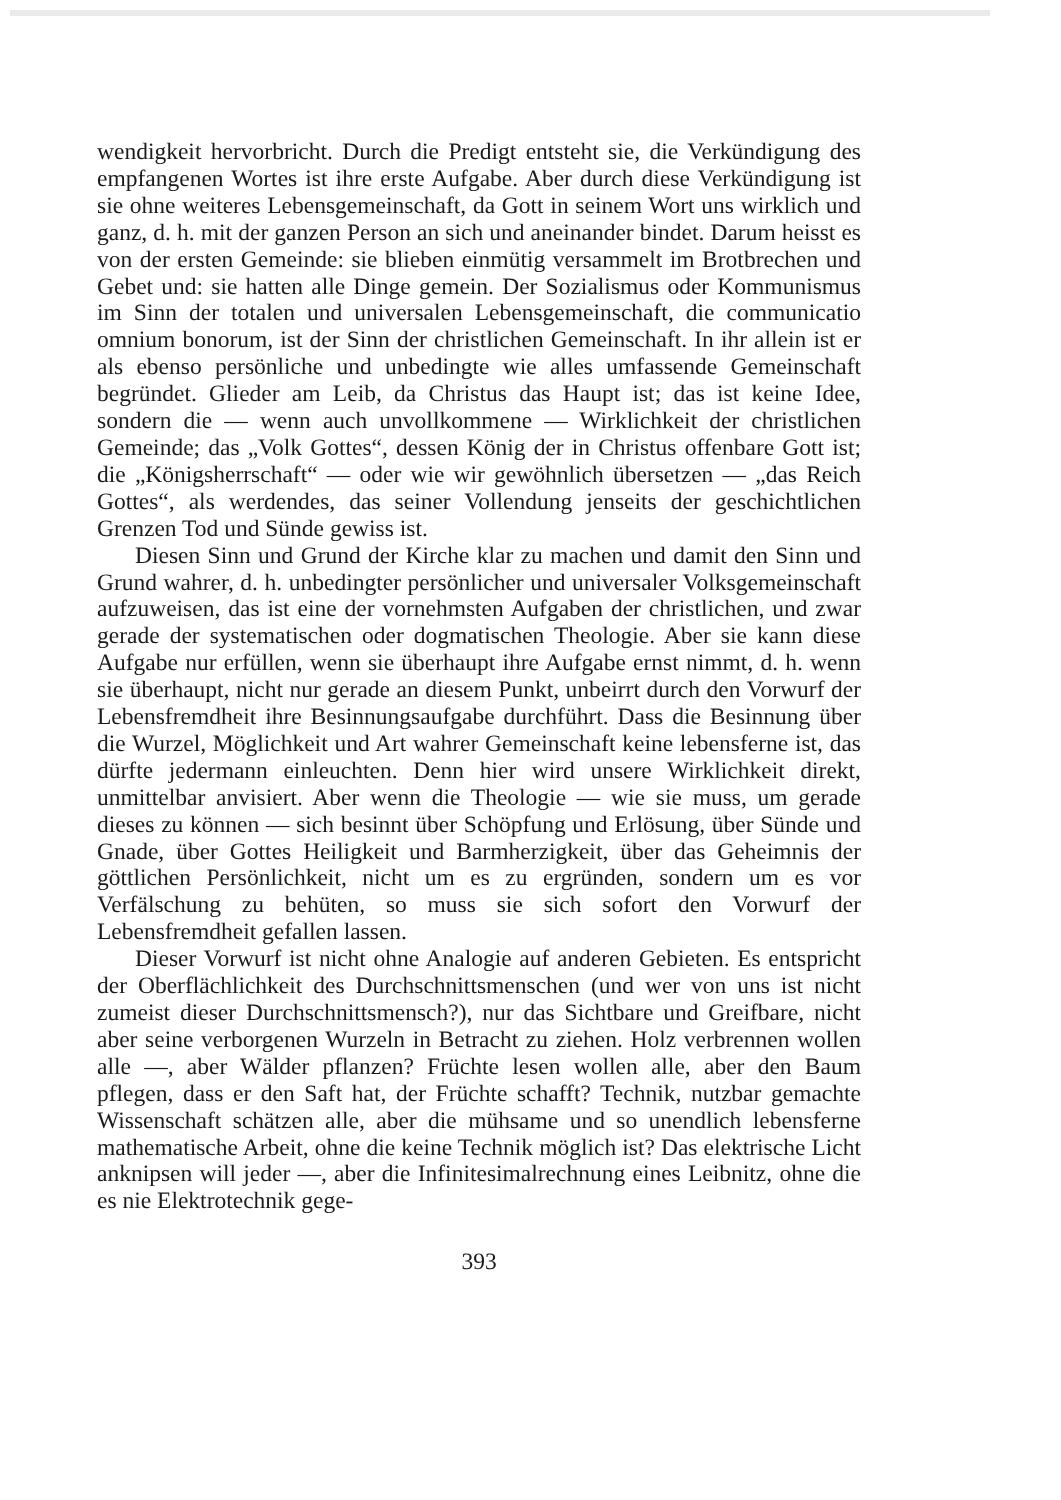wendigkeit hervorbricht. Durch die Predigt entsteht sie, die Verkündigung des empfangenen Wortes ist ihre erste Aufgabe. Aber durch diese Verkündigung ist sie ohne weiteres Lebensgemeinschaft, da Gott in seinem Wort uns wirklich und ganz, d. h. mit der ganzen Person an sich und aneinander bindet. Darum heisst es von der ersten Gemeinde: sie blieben einmütig versammelt im Brotbrechen und Gebet und: sie hatten alle Dinge gemein. Der Sozialismus oder Kommunismus im Sinn der totalen und universalen Lebensgemeinschaft, die communicatio omnium bonorum, ist der Sinn der christlichen Gemeinschaft. In ihr allein ist er als ebenso persönliche und unbedingte wie alles umfassende Gemeinschaft begründet. Glieder am Leib, da Christus das Haupt ist; das ist keine Idee, sondern die — wenn auch unvollkommene — Wirklichkeit der christlichen Gemeinde; das „Volk Gottes“, dessen König der in Christus offenbare Gott ist; die „Königsherrschaft“ — oder wie wir gewöhnlich übersetzen — „das Reich Gottes“, als werdendes, das seiner Vollendung jenseits der geschichtlichen Grenzen Tod und Sünde gewiss ist.
Diesen Sinn und Grund der Kirche klar zu machen und damit den Sinn und Grund wahrer, d. h. unbedingter persönlicher und universaler Volksgemeinschaft aufzuweisen, das ist eine der vornehmsten Aufgaben der christlichen, und zwar gerade der systematischen oder dogmatischen Theologie. Aber sie kann diese Aufgabe nur erfüllen, wenn sie überhaupt ihre Aufgabe ernst nimmt, d. h. wenn sie überhaupt, nicht nur gerade an diesem Punkt, unbeirrt durch den Vorwurf der Lebensfremdheit ihre Besinnungsaufgabe durchführt. Dass die Besinnung über die Wurzel, Möglichkeit und Art wahrer Gemeinschaft keine lebensferne ist, das dürfte jedermann einleuchten. Denn hier wird unsere Wirklichkeit direkt, unmittelbar anvisiert. Aber wenn die Theologie — wie sie muss, um gerade dieses zu können — sich besinnt über Schöpfung und Erlösung, über Sünde und Gnade, über Gottes Heiligkeit und Barmherzigkeit, über das Geheimnis der göttlichen Persönlichkeit, nicht um es zu ergründen, sondern um es vor Verfälschung zu behüten, so muss sie sich sofort den Vorwurf der Lebensfremdheit gefallen lassen.
Dieser Vorwurf ist nicht ohne Analogie auf anderen Gebieten. Es entspricht der Oberflächlichkeit des Durchschnittsmenschen (und wer von uns ist nicht zumeist dieser Durchschnittsmensch?), nur das Sichtbare und Greifbare, nicht aber seine verborgenen Wurzeln in Betracht zu ziehen. Holz verbrennen wollen alle —, aber Wälder pflanzen? Früchte lesen wollen alle, aber den Baum pflegen, dass er den Saft hat, der Früchte schafft? Technik, nutzbar gemachte Wissenschaft schätzen alle, aber die mühsame und so unendlich lebensferne mathematische Arbeit, ohne die keine Technik möglich ist? Das elektrische Licht anknipsen will jeder —, aber die Infinitesimalrechnung eines Leibnitz, ohne die es nie Elektrotechnik gege-
393